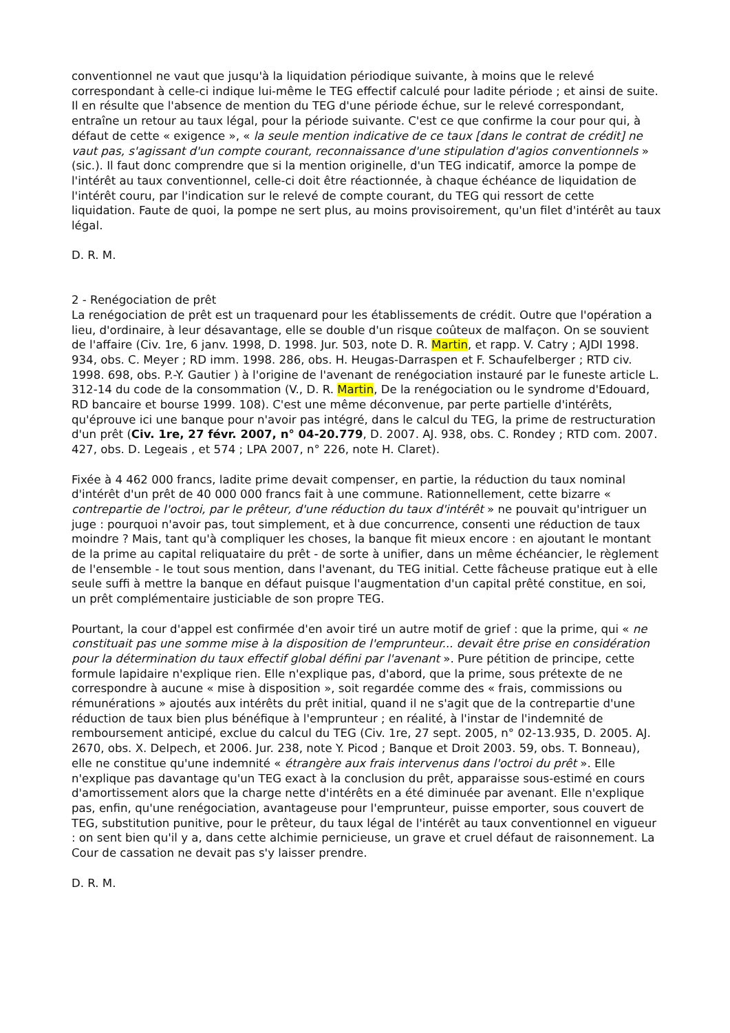conventionnel ne vaut que jusqu'à la liquidation périodique suivante, à moins que le relevé correspondant à celle-ci indique lui-même le TEG effectif calculé pour ladite période ; et ainsi de suite. Il en résulte que l'absence de mention du TEG d'une période échue, sur le relevé correspondant, entraîne un retour au taux légal, pour la période suivante. C'est ce que confirme la cour pour qui, à défaut de cette « exigence », « la seule mention indicative de ce taux [dans le contrat de crédit] ne vaut pas, s'agissant d'un compte courant, reconnaissance d'une stipulation d'agios conventionnels » (sic.). Il faut donc comprendre que si la mention originelle, d'un TEG indicatif, amorce la pompe de l'intérêt au taux conventionnel, celle-ci doit être réactionnée, à chaque échéance de liquidation de l'intérêt couru, par l'indication sur le relevé de compte courant, du TEG qui ressort de cette liquidation. Faute de quoi, la pompe ne sert plus, au moins provisoirement, qu'un filet d'intérêt au taux légal.
D. R. M.
2 - Renégociation de prêt
La renégociation de prêt est un traquenard pour les établissements de crédit. Outre que l'opération a lieu, d'ordinaire, à leur désavantage, elle se double d'un risque coûteux de malfaçon. On se souvient de l'affaire (Civ. 1re, 6 janv. 1998, D. 1998. Jur. 503, note D. R. Martin, et rapp. V. Catry ; AJDI 1998. 934, obs. C. Meyer ; RD imm. 1998. 286, obs. H. Heugas-Darraspen et F. Schaufelberger ; RTD civ. 1998. 698, obs. P.-Y. Gautier ) à l'origine de l'avenant de renégociation instauré par le funeste article L. 312-14 du code de la consommation (V., D. R. Martin, De la renégociation ou le syndrome d'Edouard, RD bancaire et bourse 1999. 108). C'est une même déconvenue, par perte partielle d'intérêts, qu'éprouve ici une banque pour n'avoir pas intégré, dans le calcul du TEG, la prime de restructuration d'un prêt (Civ. 1re, 27 févr. 2007, n° 04-20.779, D. 2007. AJ. 938, obs. C. Rondey ; RTD com. 2007. 427, obs. D. Legeais , et 574 ; LPA 2007, n° 226, note H. Claret).
Fixée à 4 462 000 francs, ladite prime devait compenser, en partie, la réduction du taux nominal d'intérêt d'un prêt de 40 000 000 francs fait à une commune. Rationnellement, cette bizarre « contrepartie de l'octroi, par le prêteur, d'une réduction du taux d'intérêt » ne pouvait qu'intriguer un juge : pourquoi n'avoir pas, tout simplement, et à due concurrence, consenti une réduction de taux moindre ? Mais, tant qu'à compliquer les choses, la banque fit mieux encore : en ajoutant le montant de la prime au capital reliquataire du prêt - de sorte à unifier, dans un même échéancier, le règlement de l'ensemble - le tout sous mention, dans l'avenant, du TEG initial. Cette fâcheuse pratique eut à elle seule suffi à mettre la banque en défaut puisque l'augmentation d'un capital prêté constitue, en soi, un prêt complémentaire justiciable de son propre TEG.
Pourtant, la cour d'appel est confirmée d'en avoir tiré un autre motif de grief : que la prime, qui « ne constituait pas une somme mise à la disposition de l'emprunteur... devait être prise en considération pour la détermination du taux effectif global défini par l'avenant ». Pure pétition de principe, cette formule lapidaire n'explique rien. Elle n'explique pas, d'abord, que la prime, sous prétexte de ne correspondre à aucune « mise à disposition », soit regardée comme des « frais, commissions ou rémunérations » ajoutés aux intérêts du prêt initial, quand il ne s'agit que de la contrepartie d'une réduction de taux bien plus bénéfique à l'emprunteur ; en réalité, à l'instar de l'indemnité de remboursement anticipé, exclue du calcul du TEG (Civ. 1re, 27 sept. 2005, n° 02-13.935, D. 2005. AJ. 2670, obs. X. Delpech, et 2006. Jur. 238, note Y. Picod ; Banque et Droit 2003. 59, obs. T. Bonneau), elle ne constitue qu'une indemnité « étrangère aux frais intervenus dans l'octroi du prêt ». Elle n'explique pas davantage qu'un TEG exact à la conclusion du prêt, apparaisse sous-estimé en cours d'amortissement alors que la charge nette d'intérêts en a été diminuée par avenant. Elle n'explique pas, enfin, qu'une renégociation, avantageuse pour l'emprunteur, puisse emporter, sous couvert de TEG, substitution punitive, pour le prêteur, du taux légal de l'intérêt au taux conventionnel en vigueur : on sent bien qu'il y a, dans cette alchimie pernicieuse, un grave et cruel défaut de raisonnement. La Cour de cassation ne devait pas s'y laisser prendre.
D. R. M.